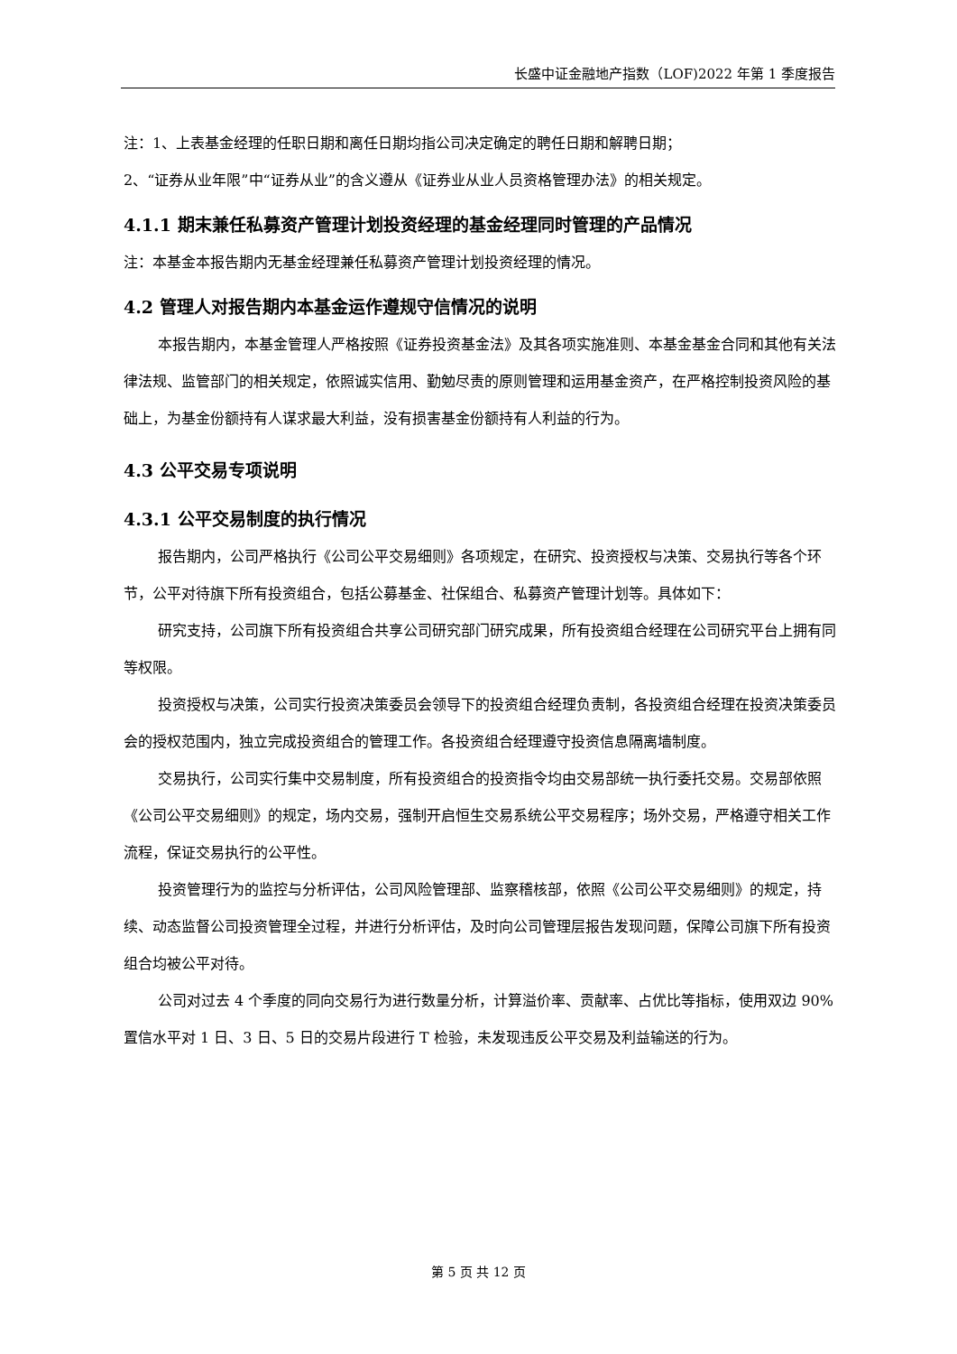长盛中证金融地产指数（LOF)2022 年第 1 季度报告
注：1、上表基金经理的任职日期和离任日期均指公司决定确定的聘任日期和解聘日期；
2、“证券从业年限”中“证券从业”的含义遵从《证券业从业人员资格管理办法》的相关规定。
4.1.1 期末兼任私募资产管理计划投资经理的基金经理同时管理的产品情况
注：本基金本报告期内无基金经理兼任私募资产管理计划投资经理的情况。
4.2 管理人对报告期内本基金运作遵规守信情况的说明
本报告期内，本基金管理人严格按照《证券投资基金法》及其各项实施准则、本基金基金合同和其他有关法律法规、监管部门的相关规定，依照诚实信用、勤勉尽责的原则管理和运用基金资产，在严格控制投资风险的基础上，为基金份额持有人谋求最大利益，没有损害基金份额持有人利益的行为。
4.3 公平交易专项说明
4.3.1 公平交易制度的执行情况
报告期内，公司严格执行《公司公平交易细则》各项规定，在研究、投资授权与决策、交易执行等各个环节，公平对待旗下所有投资组合，包括公募基金、社保组合、私募资产管理计划等。具体如下：
研究支持，公司旗下所有投资组合共享公司研究部门研究成果，所有投资组合经理在公司研究平台上拥有同等权限。
投资授权与决策，公司实行投资决策委员会领导下的投资组合经理负责制，各投资组合经理在投资决策委员会的授权范围内，独立完成投资组合的管理工作。各投资组合经理遵守投资信息隔离墙制度。
交易执行，公司实行集中交易制度，所有投资组合的投资指令均由交易部统一执行委托交易。交易部依照《公司公平交易细则》的规定，场内交易，强制开启恒生交易系统公平交易程序；场外交易，严格遵守相关工作流程，保证交易执行的公平性。
投资管理行为的监控与分析评估，公司风险管理部、监察稽核部，依照《公司公平交易细则》的规定，持续、动态监督公司投资管理全过程，并进行分析评估，及时向公司管理层报告发现问题，保障公司旗下所有投资组合均被公平对待。
公司对过去 4 个季度的同向交易行为进行数量分析，计算溢价率、贡献率、占优比等指标，使用双边 90%置信水平对 1 日、3 日、5 日的交易片段进行 T 检验，未发现违反公平交易及利益输送的行为。
第 5 页 共 12 页